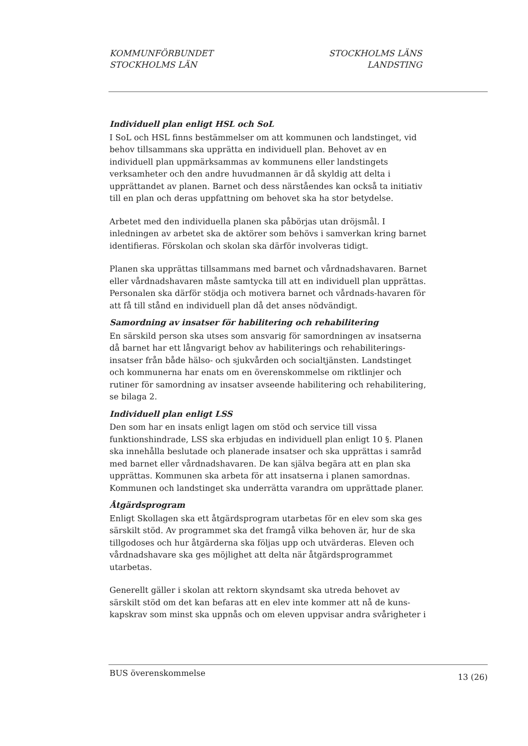KOMMUNFÖRBUNDET
STOCKHOLMS LÄN
STOCKHOLMS LÄNS
LANDSTING
Individuell plan enligt HSL och SoL
I SoL och HSL finns bestämmelser om att kommunen och landstinget, vid behov tillsammans ska upprätta en individuell plan. Behovet av en individuell plan uppmärksammas av kommunens eller landstingets verksamheter och den andre huvudmannen är då skyldig att delta i upprättandet av planen. Barnet och dess närståendes kan också ta initiativ till en plan och deras uppfattning om behovet ska ha stor betydelse.
Arbetet med den individuella planen ska påbörjas utan dröjsmål. I inledningen av arbetet ska de aktörer som behövs i samverkan kring barnet identifieras. Förskolan och skolan ska därför involveras tidigt.
Planen ska upprättas tillsammans med barnet och vårdnadshavaren. Barnet eller vårdnadshavaren måste samtycka till att en individuell plan upprättas. Personalen ska därför stödja och motivera barnet och vårdnads-havaren för att få till stånd en individuell plan då det anses nödvändigt.
Samordning av insatser för habilitering och rehabilitering
En särskild person ska utses som ansvarig för samordningen av insatserna då barnet har ett långvarigt behov av habiliterings och rehabiliterings-insatser från både hälso- och sjukvården och socialtjänsten. Landstinget och kommunerna har enats om en överenskommelse om riktlinjer och rutiner för samordning av insatser avseende habilitering och rehabilitering, se bilaga 2.
Individuell plan enligt LSS
Den som har en insats enligt lagen om stöd och service till vissa funktionshindrade, LSS ska erbjudas en individuell plan enligt 10 §. Planen ska innehålla beslutade och planerade insatser och ska upprättas i samråd med barnet eller vårdnadshavaren. De kan själva begära att en plan ska upprättas. Kommunen ska arbeta för att insatserna i planen samordnas. Kommunen och landstinget ska underrätta varandra om upprättade planer.
Åtgärdsprogram
Enligt Skollagen ska ett åtgärdsprogram utarbetas för en elev som ska ges särskilt stöd. Av programmet ska det framgå vilka behoven är, hur de ska tillgodoses och hur åtgärderna ska följas upp och utvärderas. Eleven och vårdnadshavare ska ges möjlighet att delta när åtgärdsprogrammet utarbetas.
Generellt gäller i skolan att rektorn skyndsamt ska utreda behovet av särskilt stöd om det kan befaras att en elev inte kommer att nå de kuns-kapskrav som minst ska uppnås och om eleven uppvisar andra svårigheter i
BUS överenskommelse
13 (26)